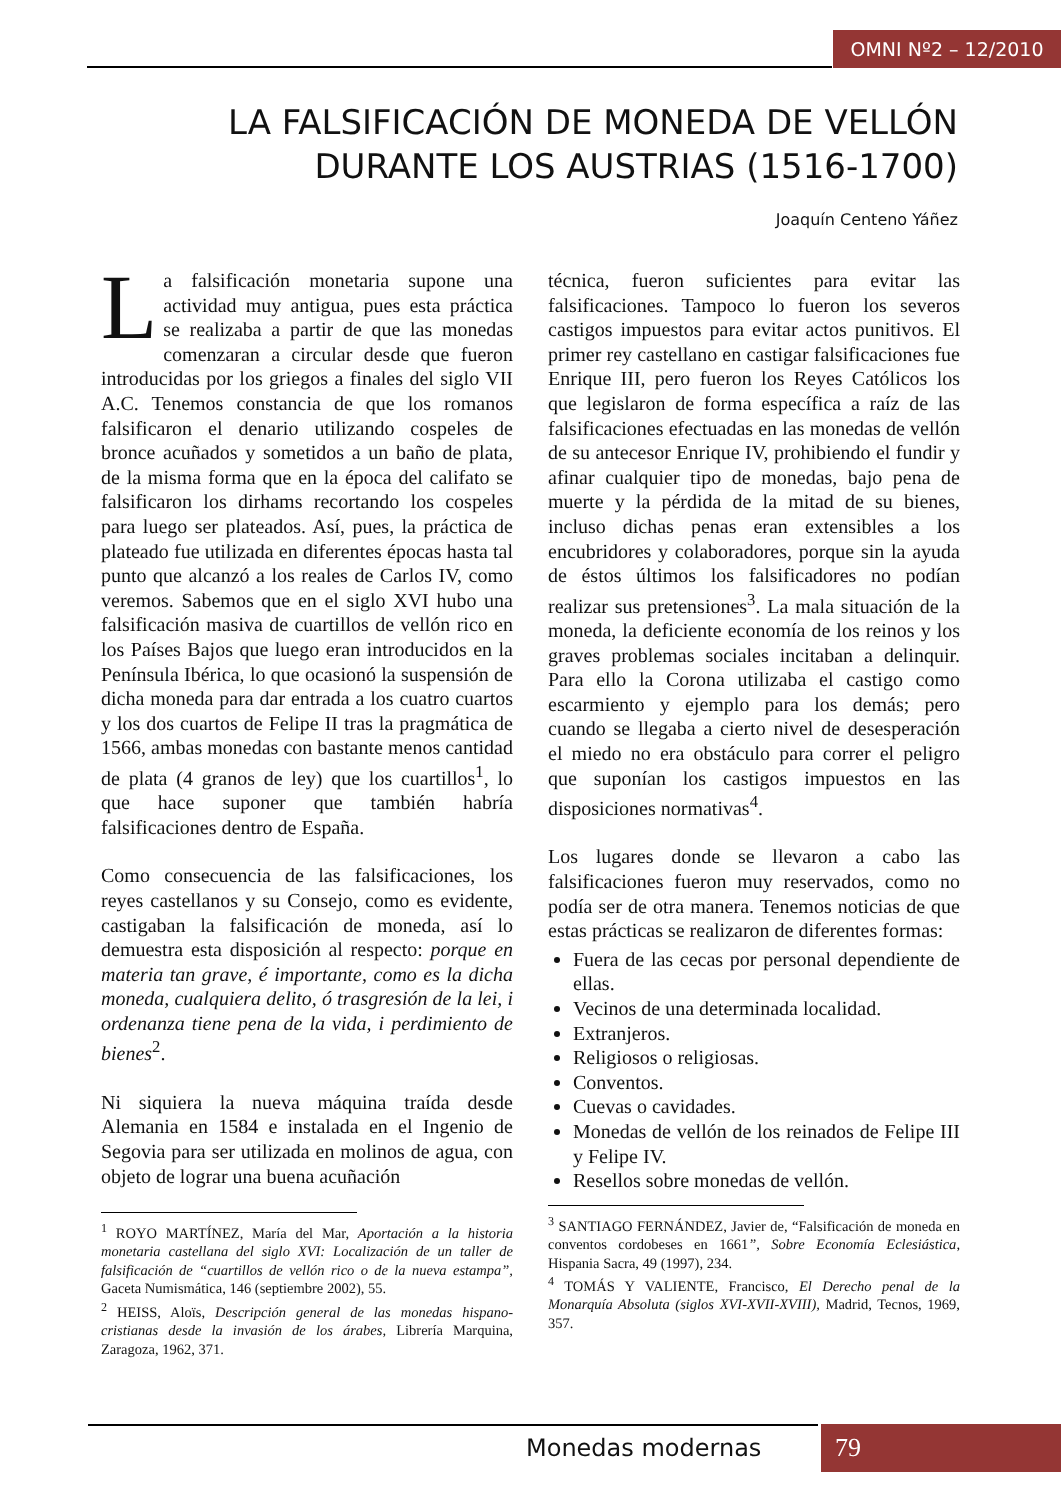OMNI Nº2 – 12/2010
LA FALSIFICACIÓN DE MONEDA DE VELLÓN
DURANTE LOS AUSTRIAS (1516-1700)
Joaquín Centeno Yáñez
La falsificación monetaria supone una actividad muy antigua, pues esta práctica se realizaba a partir de que las monedas comenzaran a circular desde que fueron introducidas por los griegos a finales del siglo VII A.C. Tenemos constancia de que los romanos falsificaron el denario utilizando cospeles de bronce acuñados y sometidos a un baño de plata, de la misma forma que en la época del califato se falsificaron los dirhams recortando los cospeles para luego ser plateados. Así, pues, la práctica de plateado fue utilizada en diferentes épocas hasta tal punto que alcanzó a los reales de Carlos IV, como veremos. Sabemos que en el siglo XVI hubo una falsificación masiva de cuartillos de vellón rico en los Países Bajos que luego eran introducidos en la Península Ibérica, lo que ocasionó la suspensión de dicha moneda para dar entrada a los cuatro cuartos y los dos cuartos de Felipe II tras la pragmática de 1566, ambas monedas con bastante menos cantidad de plata (4 granos de ley) que los cuartillos<sup>1</sup>, lo que hace suponer que también habría falsificaciones dentro de España.
Como consecuencia de las falsificaciones, los reyes castellanos y su Consejo, como es evidente, castigaban la falsificación de moneda, así lo demuestra esta disposición al respecto: porque en materia tan grave, é importante, como es la dicha moneda, cualquiera delito, ó trasgresión de la lei, i ordenanza tiene pena de la vida, i perdimiento de bienes<sup>2</sup>.
Ni siquiera la nueva máquina traída desde Alemania en 1584 e instalada en el Ingenio de Segovia para ser utilizada en molinos de agua, con objeto de lograr una buena acuñación
<sup>1</sup> ROYO MARTÍNEZ, María del Mar, Aportación a la historia monetaria castellana del siglo XVI: Localización de un taller de falsificación de “cuartillos de vellón rico o de la nueva estampa”, Gaceta Numismática, 146 (septiembre 2002), 55.
<sup>2</sup> HEISS, Aloïs, Descripción general de las monedas hispano-cristianas desde la invasión de los árabes, Librería Marquina, Zaragoza, 1962, 371.
técnica, fueron suficientes para evitar las falsificaciones. Tampoco lo fueron los severos castigos impuestos para evitar actos punitivos. El primer rey castellano en castigar falsificaciones fue Enrique III, pero fueron los Reyes Católicos los que legislaron de forma específica a raíz de las falsificaciones efectuadas en las monedas de vellón de su antecesor Enrique IV, prohibiendo el fundir y afinar cualquier tipo de monedas, bajo pena de muerte y la pérdida de la mitad de su bienes, incluso dichas penas eran extensibles a los encubridores y colaboradores, porque sin la ayuda de éstos últimos los falsificadores no podían realizar sus pretensiones<sup>3</sup>. La mala situación de la moneda, la deficiente economía de los reinos y los graves problemas sociales incitaban a delinquir. Para ello la Corona utilizaba el castigo como escarmiento y ejemplo para los demás; pero cuando se llegaba a cierto nivel de desesperación el miedo no era obstáculo para correr el peligro que suponían los castigos impuestos en las disposiciones normativas<sup>4</sup>.
Los lugares donde se llevaron a cabo las falsificaciones fueron muy reservados, como no podía ser de otra manera. Tenemos noticias de que estas prácticas se realizaron de diferentes formas:
Fuera de las cecas por personal dependiente de ellas.
Vecinos de una determinada localidad.
Extranjeros.
Religiosos o religiosas.
Conventos.
Cuevas o cavidades.
Monedas de vellón de los reinados de Felipe III y Felipe IV.
Resellos sobre monedas de vellón.
<sup>3</sup> SANTIAGO FERNÁNDEZ, Javier de, “Falsificación de moneda en conventos cordobeses en 1661”, Sobre Economía Eclesiástica, Hispania Sacra, 49 (1997), 234.
<sup>4</sup> TOMÁS Y VALIENTE, Francisco, El Derecho penal de la Monarquía Absoluta (siglos XVI-XVII-XVIII), Madrid, Tecnos, 1969, 357.
Monedas modernas 79